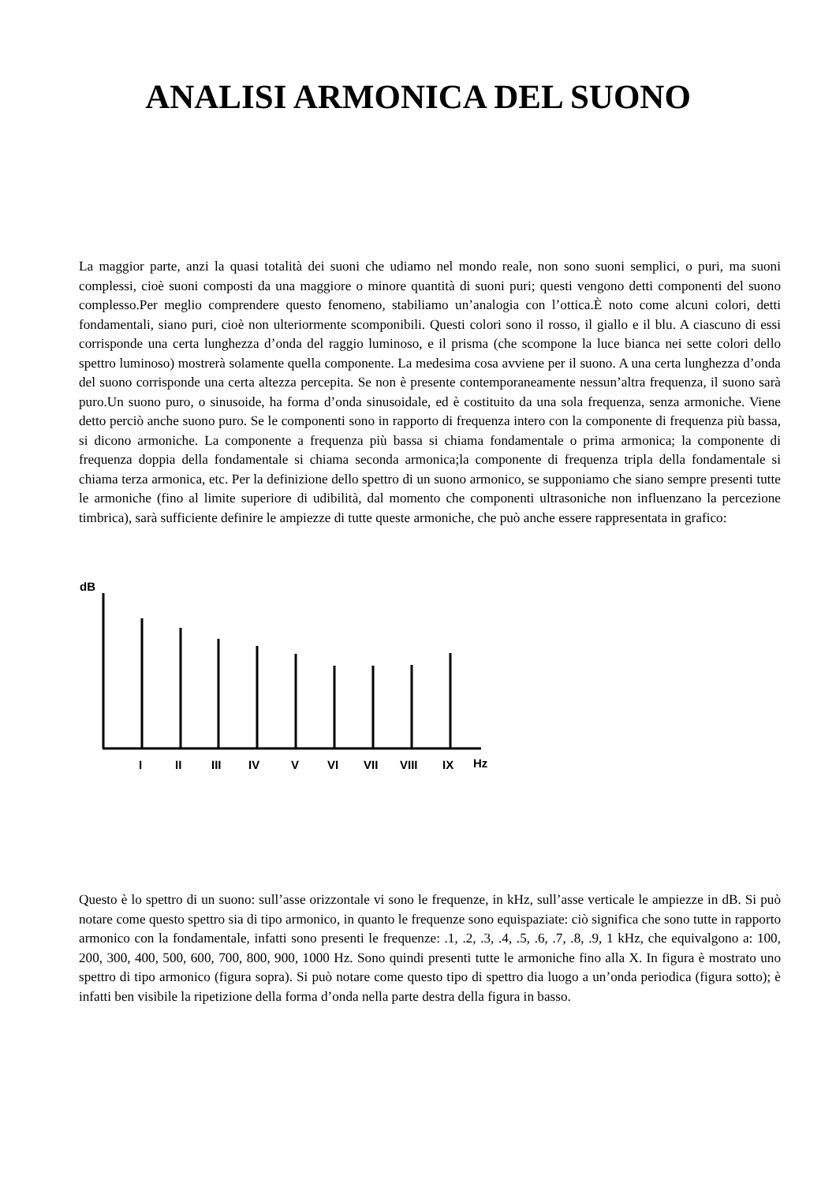ANALISI ARMONICA DEL SUONO
La maggior parte, anzi la quasi totalità dei suoni che udiamo nel mondo reale, non sono suoni semplici, o puri, ma suoni complessi, cioè suoni composti da una maggiore o minore quantità di suoni puri; questi vengono detti componenti del suono complesso.Per meglio comprendere questo fenomeno, stabiliamo un’analogia con l’ottica.È noto come alcuni colori, detti fondamentali, siano puri, cioè non ulteriormente scomponibili. Questi colori sono il rosso, il giallo e il blu. A ciascuno di essi corrisponde una certa lunghezza d’onda del raggio luminoso, e il prisma (che scompone la luce bianca nei sette colori dello spettro luminoso) mostrerà solamente quella componente. La medesima cosa avviene per il suono. A una certa lunghezza d’onda del suono corrisponde una certa altezza percepita. Se non è presente contemporaneamente nessun’altra frequenza, il suono sarà puro.Un suono puro, o sinusoide, ha forma d’onda sinusoidale, ed è costituito da una sola frequenza, senza armoniche. Viene detto perciò anche suono puro. Se le componenti sono in rapporto di frequenza intero con la componente di frequenza più bassa, si dicono armoniche. La componente a frequenza più bassa si chiama fondamentale o prima armonica; la componente di frequenza doppia della fondamentale si chiama seconda armonica;la componente di frequenza tripla della fondamentale si chiama terza armonica, etc. Per la definizione dello spettro di un suono armonico, se supponiamo che siano sempre presenti tutte le armoniche (fino al limite superiore di udibilità, dal momento che componenti ultrasoniche non influenzano la percezione timbrica), sarà sufficiente definire le ampiezze di tutte queste armoniche, che può anche essere rappresentata in grafico:
dB
I
II
III
IV
V
VI
VII
VIII
IX
Hz
Questo è lo spettro di un suono: sull’asse orizzontale vi sono le frequenze, in kHz, sull’asse verticale le ampiezze in dB. Si può notare come questo spettro sia di tipo armonico, in quanto le frequenze sono equispaziate: ciò significa che sono tutte in rapporto armonico con la fondamentale, infatti sono presenti le frequenze: .1, .2, .3, .4, .5, .6, .7, .8, .9, 1 kHz, che equivalgono a: 100, 200, 300, 400, 500, 600, 700, 800, 900, 1000 Hz. Sono quindi presenti tutte le armoniche fino alla X. In figura è mostrato uno spettro di tipo armonico (figura sopra). Si può notare come questo tipo di spettro dia luogo a un’onda periodica (figura sotto); è infatti ben visibile la ripetizione della forma d’onda nella parte destra della figura in basso.